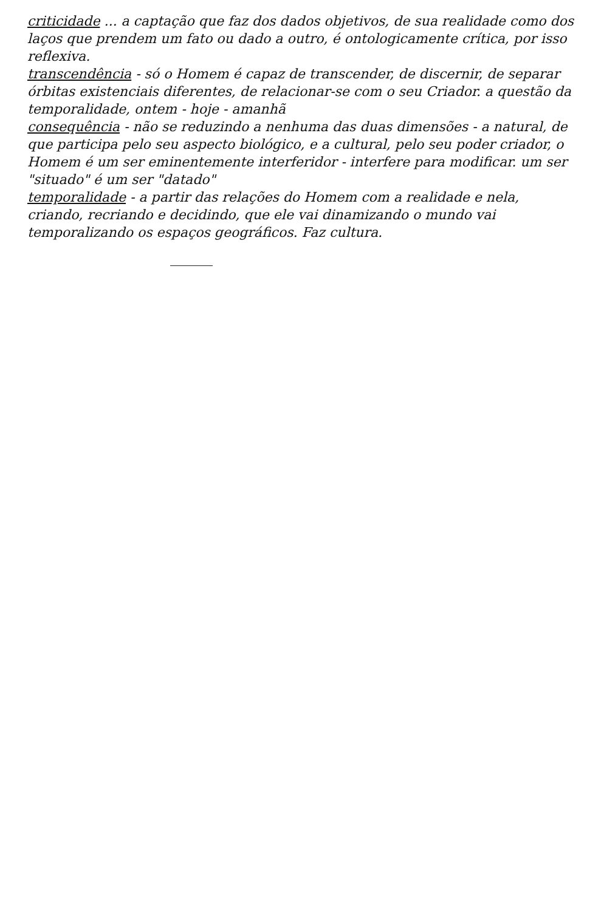criticidade ... a captação que faz dos dados objetivos, de sua realidade como dos laços que prendem um fato ou dado a outro, é ontologicamente crítica, por isso reflexiva.
transcendência - só o Homem é capaz de transcender, de discernir, de separar órbitas existenciais diferentes, de relacionar-se com o seu Criador. a questão da temporalidade, ontem - hoje - amanhã
consequência - não se reduzindo a nenhuma das duas dimensões - a natural, de que participa pelo seu aspecto biológico, e a cultural, pelo seu poder criador, o Homem é um ser eminentemente interferidor - interfere para modificar. um ser "situado" é um ser "datado"
temporalidade - a partir das relações do Homem com a realidade e nela, criando, recriando e decidindo, que ele vai dinamizando o mundo vai temporalizando os espaços geográficos. Faz cultura.